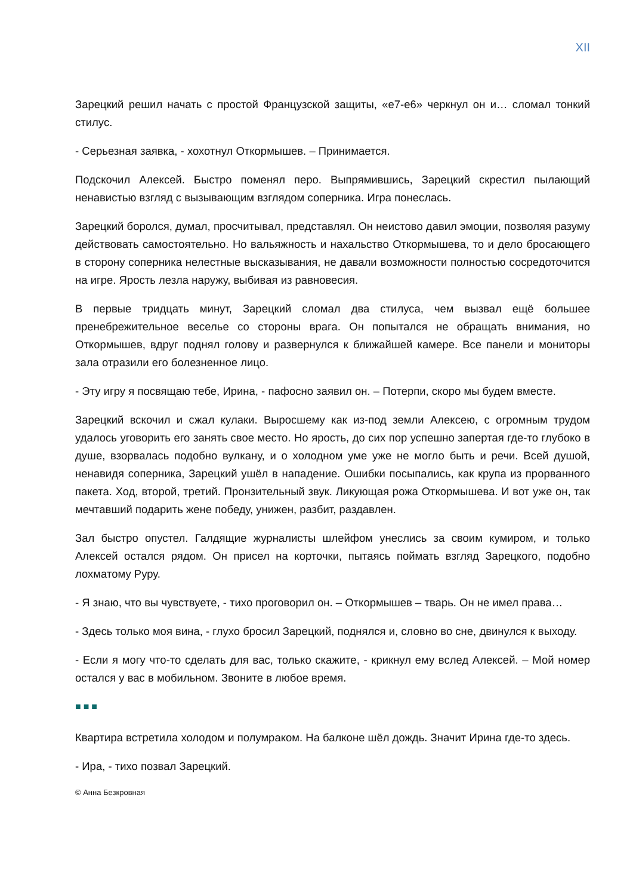XII
Зарецкий решил начать с простой Французской защиты, «е7-е6» черкнул он и… сломал тонкий стилус.
- Серьезная заявка, - хохотнул Откормышев. – Принимается.
Подскочил Алексей. Быстро поменял перо. Выпрямившись, Зарецкий скрестил пылающий ненавистью взгляд с вызывающим взглядом соперника. Игра понеслась.
Зарецкий боролся, думал, просчитывал, представлял. Он неистово давил эмоции, позволяя разуму действовать самостоятельно. Но вальяжность и нахальство Откормышева, то и дело бросающего в сторону соперника нелестные высказывания, не давали возможности полностью сосредоточится на игре. Ярость лезла наружу, выбивая из равновесия.
В первые тридцать минут, Зарецкий сломал два стилуса, чем вызвал ещё большее пренебрежительное веселье со стороны врага. Он попытался не обращать внимания, но Откормышев, вдруг поднял голову и развернулся к ближайшей камере. Все панели и мониторы зала отразили его болезненное лицо.
- Эту игру я посвящаю тебе, Ирина, - пафосно заявил он. – Потерпи, скоро мы будем вместе.
Зарецкий вскочил и сжал кулаки. Выросшему как из-под земли Алексею, с огромным трудом удалось уговорить его занять свое место. Но ярость, до сих пор успешно запертая где-то глубоко в душе, взорвалась подобно вулкану, и о холодном уме уже не могло быть и речи. Всей душой, ненавидя соперника, Зарецкий ушёл в нападение. Ошибки посыпались, как крупа из прорванного пакета. Ход, второй, третий. Пронзительный звук. Ликующая рожа Откормышева. И вот уже он, так мечтавший подарить жене победу, унижен, разбит, раздавлен.
Зал быстро опустел. Галдящие журналисты шлейфом унеслись за своим кумиром, и только Алексей остался рядом. Он присел на корточки, пытаясь поймать взгляд Зарецкого, подобно лохматому Руру.
- Я знаю, что вы чувствуете, - тихо проговорил он. – Откормышев – тварь. Он не имел права…
- Здесь только моя вина, - глухо бросил Зарецкий, поднялся и, словно во сне, двинулся к выходу.
- Если я могу что-то сделать для вас, только скажите, - крикнул ему вслед Алексей. – Мой номер остался у вас в мобильном. Звоните в любое время.
■■■
Квартира встретила холодом и полумраком. На балконе шёл дождь. Значит Ирина где-то здесь.
- Ира, - тихо позвал Зарецкий.
© Анна Безкровная